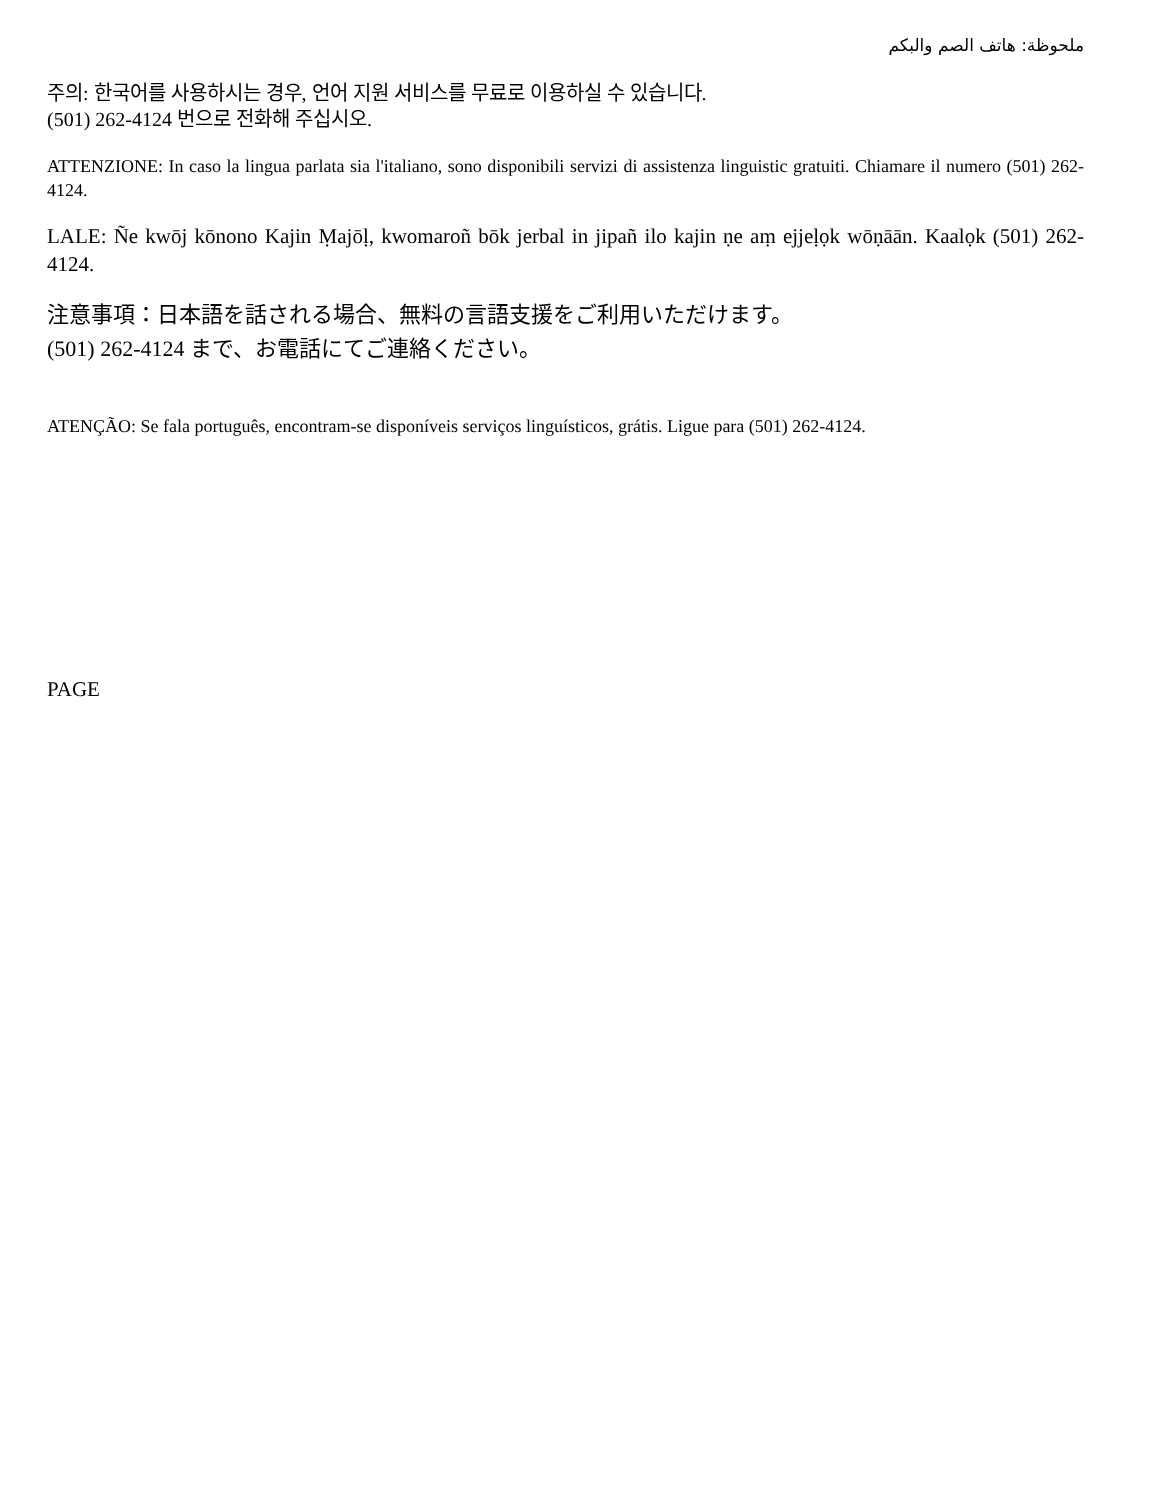ملحوظة: هاتف الصم والبكم
주의: 한국어를 사용하시는 경우, 언어 지원 서비스를 무료로 이용하실 수 있습니다.
(501) 262-4124 번으로 전화해 주십시오.
ATTENZIONE: In caso la lingua parlata sia l'italiano, sono disponibili servizi di assistenza linguistic gratuiti. Chiamare il numero (501) 262-4124.
LALE: Ñe kwōj kōnono Kajin Ṃajōḷ, kwomaroñ bōk jerbal in jipañ ilo kajin ṇe aṃ ejjeḷọk wōṇāān. Kaalọk (501) 262-4124.
注意事項：日本語を話される場合、無料の言語支援をご利用いただけます。
(501) 262-4124 まで、お電話にてご連絡ください。
ATENÇÃO: Se fala português, encontram-se disponíveis serviços linguísticos, grátis. Ligue para (501) 262-4124.
PAGE